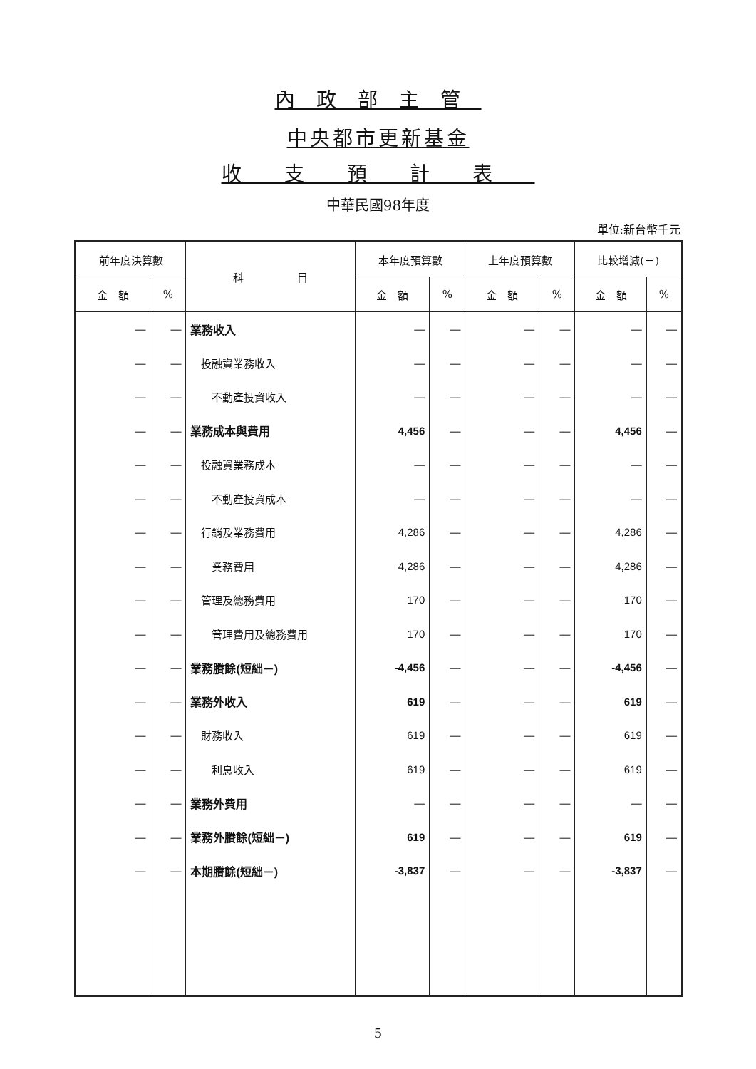內政部主管
中央都市更新基金
收支預計表
中華民國98年度
單位:新台幣千元
| 前年度決算數 | | 科 目 | 本年度預算數 | | 上年度預算數 | | 比較增減(－) | |
| --- | --- | --- | --- | --- | --- | --- | --- | --- |
| 金 額 | % | | 金 額 | % | 金 額 | % | 金 額 | % |
| — | — | 業務收入 | — | — | — | — | — | — |
| — | — | 投融資業務收入 | — | — | — | — | — | — |
| — | — | 不動產投資收入 | — | — | — | — | — | — |
| — | — | 業務成本與費用 | 4,456 | — | — | — | 4,456 | — |
| — | — | 投融資業務成本 | — | — | — | — | — | — |
| — | — | 不動產投資成本 | — | — | — | — | — | — |
| — | — | 行銷及業務費用 | 4,286 | — | — | — | 4,286 | — |
| — | — | 業務費用 | 4,286 | — | — | — | 4,286 | — |
| — | — | 管理及總務費用 | 170 | — | — | — | 170 | — |
| — | — | 管理費用及總務費用 | 170 | — | — | — | 170 | — |
| — | — | 業務賸餘(短絀－) | -4,456 | — | — | — | -4,456 | — |
| — | — | 業務外收入 | 619 | — | — | — | 619 | — |
| — | — | 財務收入 | 619 | — | — | — | 619 | — |
| — | — | 利息收入 | 619 | — | — | — | 619 | — |
| — | — | 業務外費用 | — | — | — | — | — | — |
| — | — | 業務外賸餘(短絀－) | 619 | — | — | — | 619 | — |
| — | — | 本期賸餘(短絀－) | -3,837 | — | — | — | -3,837 | — |
5